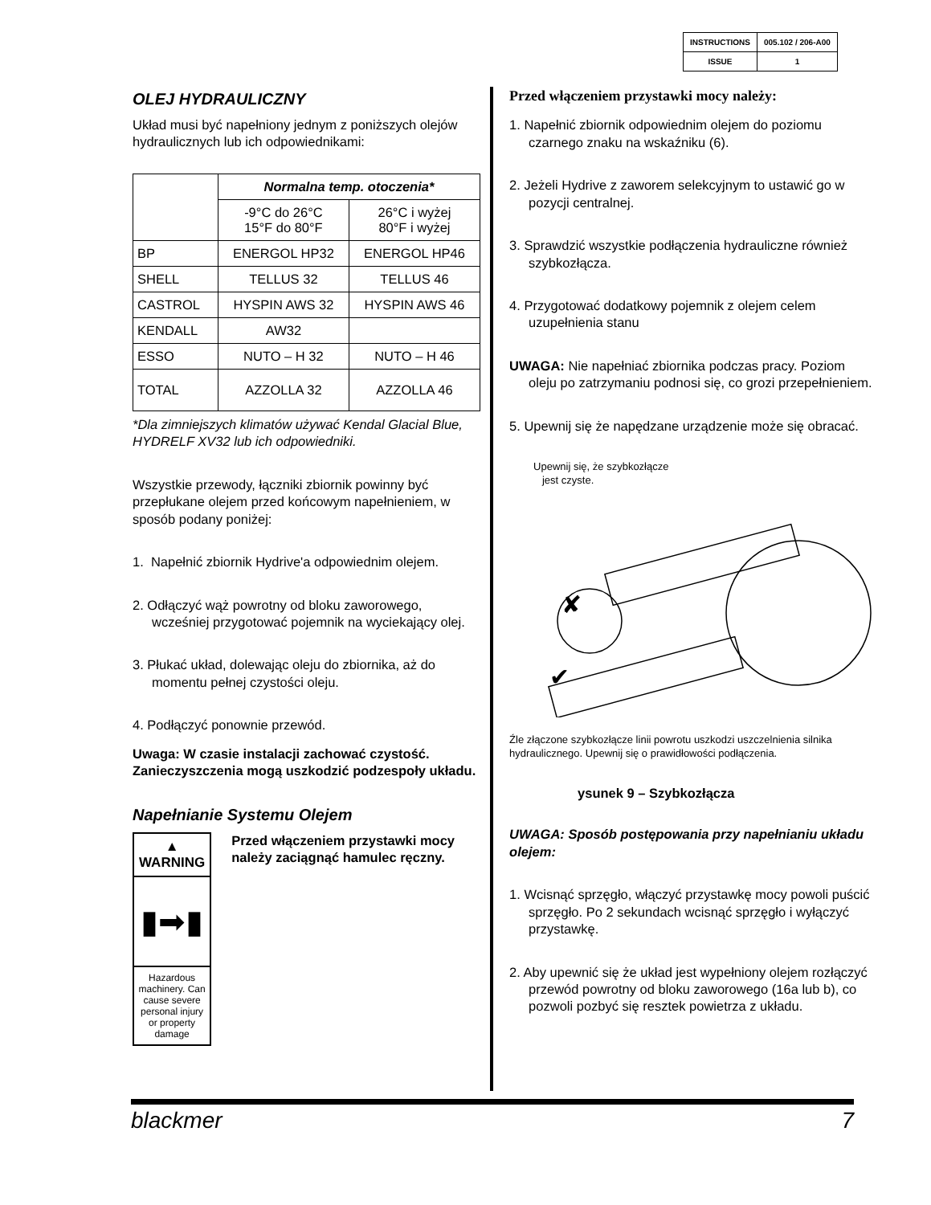| INSTRUCTIONS | 005.102 / 206-A00 |
| ISSUE | 1 |
OLEJ HYDRAULICZNY
Układ musi być napełniony jednym z poniższych olejów hydraulicznych lub ich odpowiednikami:
| | Normalna temp. otoczenia* | |
| | -9°C do 26°C 15°F do 80°F | 26°C i wyżej 80°F i wyżej |
| BP | ENERGOL HP32 | ENERGOL HP46 |
| SHELL | TELLUS 32 | TELLUS 46 |
| CASTROL | HYSPIN AWS 32 | HYSPIN AWS 46 |
| KENDALL | AW32 | |
| ESSO | NUTO – H 32 | NUTO – H 46 |
| TOTAL | AZZOLLA 32 | AZZOLLA 46 |
*Dla zimniejszych klimatów używać Kendal Glacial Blue, HYDRELF XV32 lub ich odpowiedniki.
Wszystkie przewody, łączniki zbiornik powinny być przepłukane olejem przed końcowym napełnieniem, w sposób podany poniżej:
1. Napełnić zbiornik Hydrive'a odpowiednim olejem.
2. Odłączyć wąż powrotny od bloku zaworowego, wcześniej przygotować pojemnik na wyciekający olej.
3. Płukać układ, dolewając oleju do zbiornika, aż do momentu pełnej czystości oleju.
4. Podłączyć ponownie przewód.
Uwaga: W czasie instalacji zachować czystość. Zanieczyszczenia mogą uszkodzić podzespoły układu.
Napełnianie Systemu Olejem
▲ WARNING
▮➡▮
Hazardous machinery. Can cause severe personal injury or property damage
Przed włączeniem przystawki mocy należy zaciągnąć hamulec ręczny.
Przed włączeniem przystawki mocy należy:
1. Napełnić zbiornik odpowiednim olejem do poziomu czarnego znaku na wskaźniku (6).
2. Jeżeli Hydrive z zaworem selekcyjnym to ustawić go w pozycji centralnej.
3. Sprawdzić wszystkie podłączenia hydrauliczne również szybkozłącza.
4. Przygotować dodatkowy pojemnik z olejem celem uzupełnienia stanu
UWAGA: Nie napełniać zbiornika podczas pracy. Poziom oleju po zatrzymaniu podnosi się, co grozi przepełnieniem.
5. Upewnij się że napędzane urządzenie może się obracać.
Upewnij się, że szybkozłącze
jest czyste.
✘
✔
Źle złączone szybkozłącze linii powrotu uszkodzi uszczelnienia silnika hydraulicznego. Upewnij się o prawidłowości podłączenia.
ysunek 9 – Szybkozłącza
UWAGA: Sposób postępowania przy napełnianiu układu olejem:
1. Wcisnąć sprzęgło, włączyć przystawkę mocy powoli puścić sprzęgło. Po 2 sekundach wcisnąć sprzęgło i wyłączyć przystawkę.
2. Aby upewnić się że układ jest wypełniony olejem rozłączyć przewód powrotny od bloku zaworowego (16a lub b), co pozwoli pozbyć się resztek powietrza z układu.
blackmer 7